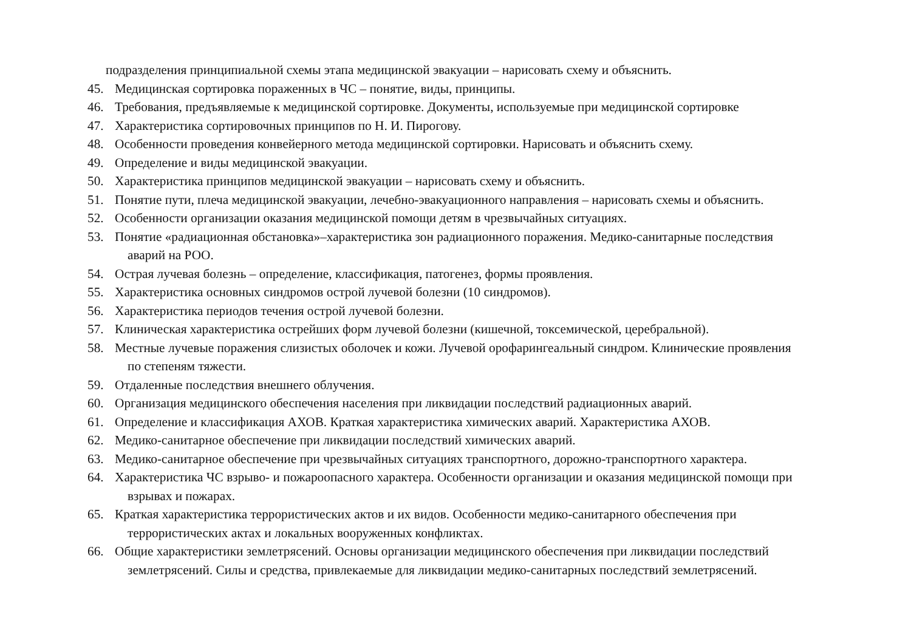подразделения принципиальной схемы этапа медицинской эвакуации – нарисовать схему и объяснить.
45. Медицинская сортировка пораженных в ЧС – понятие, виды, принципы.
46. Требования, предъявляемые к медицинской сортировке. Документы, используемые при медицинской сортировке
47. Характеристика сортировочных принципов по Н. И. Пирогову.
48. Особенности проведения конвейерного метода медицинской сортировки. Нарисовать и объяснить схему.
49. Определение и виды медицинской эвакуации.
50. Характеристика принципов медицинской эвакуации – нарисовать схему и объяснить.
51. Понятие пути, плеча медицинской эвакуации, лечебно-эвакуационного направления – нарисовать схемы и объяснить.
52. Особенности организации оказания медицинской помощи детям в чрезвычайных ситуациях.
53. Понятие «радиационная обстановка»–характеристика зон радиационного поражения. Медико-санитарные последствия
аварий на РОО.
54. Острая лучевая болезнь – определение, классификация, патогенез, формы проявления.
55. Характеристика основных синдромов острой лучевой болезни (10 синдромов).
56. Характеристика периодов течения острой лучевой болезни.
57. Клиническая характеристика острейших форм лучевой болезни (кишечной, токсемической, церебральной).
58. Местные лучевые поражения слизистых оболочек и кожи. Лучевой орофарингеальный синдром. Клинические проявления
по степеням тяжести.
59. Отдаленные последствия внешнего облучения.
60. Организация медицинского обеспечения населения при ликвидации последствий радиационных аварий.
61. Определение и классификация АХОВ. Краткая характеристика химических аварий. Характеристика АХОВ.
62. Медико-санитарное обеспечение при ликвидации последствий химических аварий.
63. Медико-санитарное обеспечение при чрезвычайных ситуациях транспортного, дорожно-транспортного характера.
64. Характеристика ЧС взрыво- и пожароопасного характера. Особенности организации и оказания медицинской помощи при
взрывах и пожарах.
65. Краткая характеристика террористических актов и их видов. Особенности медико-санитарного обеспечения при
террористических актах и локальных вооруженных конфликтах.
66. Общие характеристики землетрясений. Основы организации медицинского обеспечения при ликвидации последствий
землетрясений. Силы и средства, привлекаемые для ликвидации медико-санитарных последствий землетрясений.